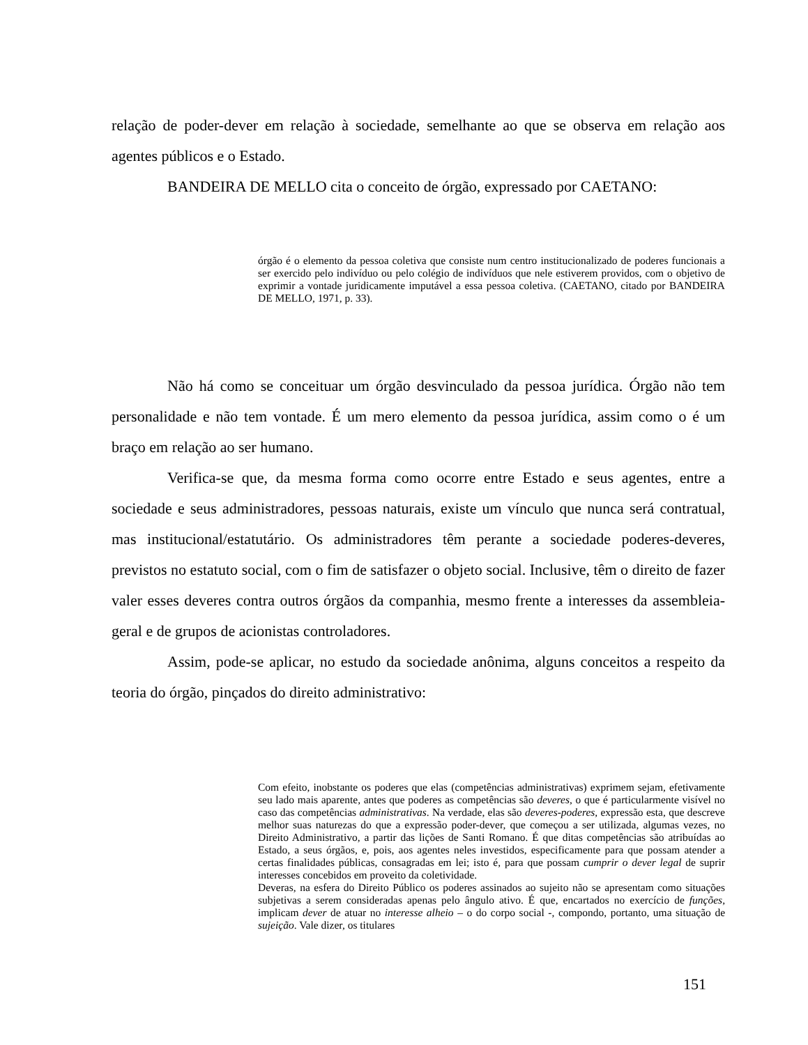relação de poder-dever em relação à sociedade, semelhante ao que se observa em relação aos agentes públicos e o Estado.
BANDEIRA DE MELLO cita o conceito de órgão, expressado por CAETANO:
órgão é o elemento da pessoa coletiva que consiste num centro institucionalizado de poderes funcionais a ser exercido pelo indivíduo ou pelo colégio de indivíduos que nele estiverem providos, com o objetivo de exprimir a vontade juridicamente imputável a essa pessoa coletiva. (CAETANO, citado por BANDEIRA DE MELLO, 1971, p. 33).
Não há como se conceituar um órgão desvinculado da pessoa jurídica. Órgão não tem personalidade e não tem vontade. É um mero elemento da pessoa jurídica, assim como o é um braço em relação ao ser humano.
Verifica-se que, da mesma forma como ocorre entre Estado e seus agentes, entre a sociedade e seus administradores, pessoas naturais, existe um vínculo que nunca será contratual, mas institucional/estatutário. Os administradores têm perante a sociedade poderes-deveres, previstos no estatuto social, com o fim de satisfazer o objeto social. Inclusive, têm o direito de fazer valer esses deveres contra outros órgãos da companhia, mesmo frente a interesses da assembleia-geral e de grupos de acionistas controladores.
Assim, pode-se aplicar, no estudo da sociedade anônima, alguns conceitos a respeito da teoria do órgão, pinçados do direito administrativo:
Com efeito, inobstante os poderes que elas (competências administrativas) exprimem sejam, efetivamente seu lado mais aparente, antes que poderes as competências são deveres, o que é particularmente visível no caso das competências administrativas. Na verdade, elas são deveres-poderes, expressão esta, que descreve melhor suas naturezas do que a expressão poder-dever, que começou a ser utilizada, algumas vezes, no Direito Administrativo, a partir das lições de Santi Romano. É que ditas competências são atribuídas ao Estado, a seus órgãos, e, pois, aos agentes neles investidos, especificamente para que possam atender a certas finalidades públicas, consagradas em lei; isto é, para que possam cumprir o dever legal de suprir interesses concebidos em proveito da coletividade.
Deveras, na esfera do Direito Público os poderes assinados ao sujeito não se apresentam como situações subjetivas a serem consideradas apenas pelo ângulo ativo. É que, encartados no exercício de funções, implicam dever de atuar no interesse alheio – o do corpo social -, compondo, portanto, uma situação de sujeição. Vale dizer, os titulares
151